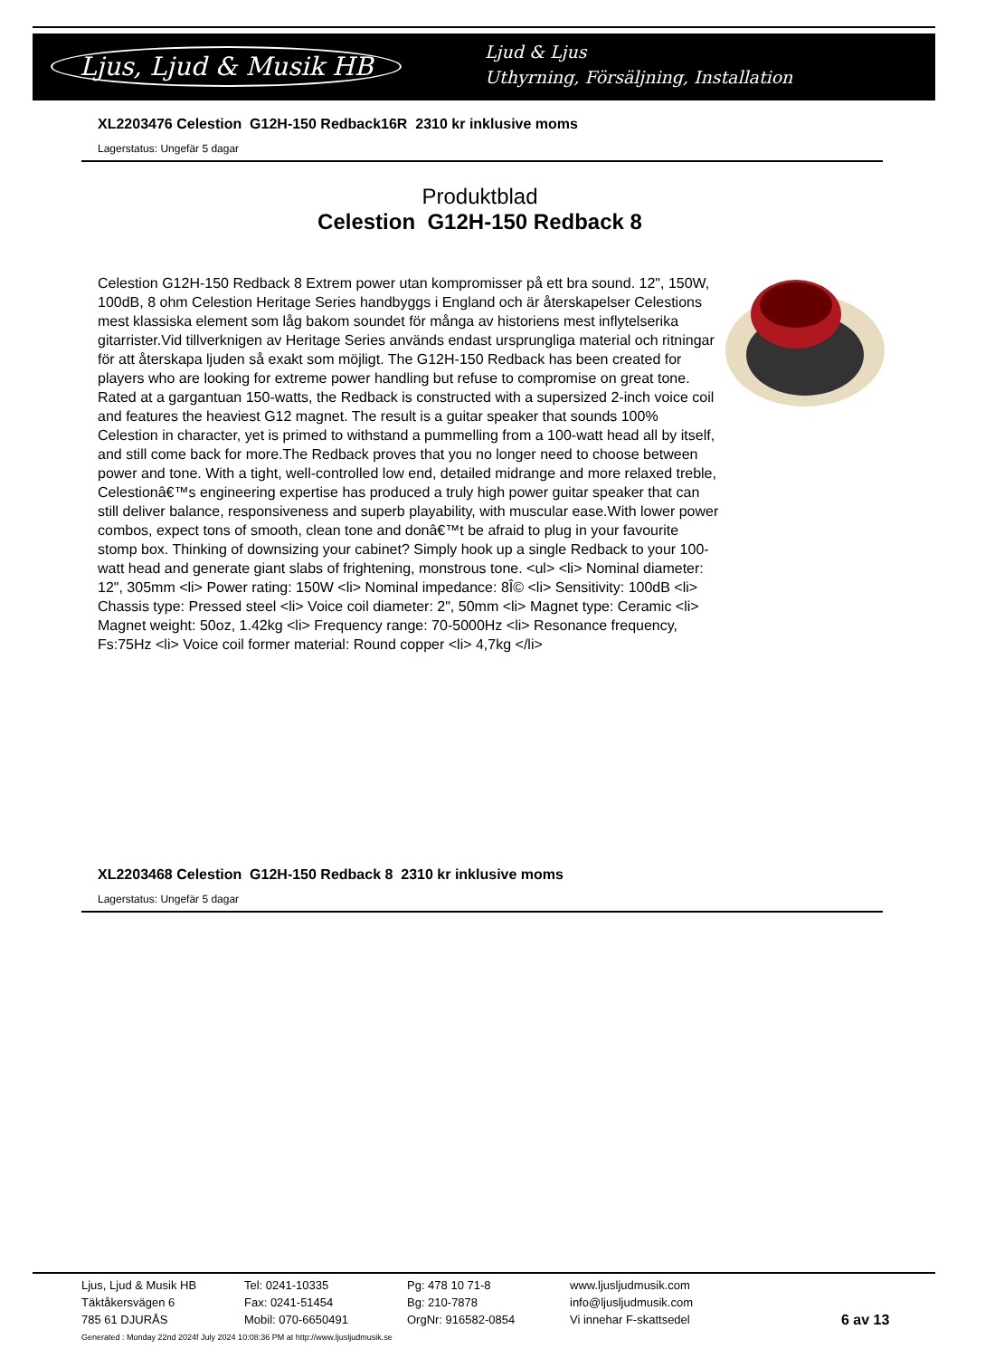Ljus, Ljud & Musik HB
Ljud & Ljus
Uthyrning, Försäljning, Installation
XL2203476 Celestion G12H-150 Redback16R 2310 kr inklusive moms
Lagerstatus: Ungefär 5 dagar
Produktblad
Celestion G12H-150 Redback 8
Celestion G12H-150 Redback 8 Extrem power utan kompromisser på ett bra sound. 12", 150W, 100dB, 8 ohm Celestion Heritage Series handbyggs i England och är återskapelser Celestions mest klassiska element som låg bakom soundet för många av historiens mest inflytelserika gitarrister.Vid tillverknigen av Heritage Series används endast ursprungliga material och ritningar för att återskapa ljuden så exakt som möjligt. The G12H-150 Redback has been created for players who are looking for extreme power handling but refuse to compromise on great tone. Rated at a gargantuan 150-watts, the Redback is constructed with a supersized 2-inch voice coil and features the heaviest G12 magnet. The result is a guitar speaker that sounds 100% Celestion in character, yet is primed to withstand a pummelling from a 100-watt head all by itself, and still come back for more.The Redback proves that you no longer need to choose between power and tone. With a tight, well-controlled low end, detailed midrange and more relaxed treble, Celestionâ€™s engineering expertise has produced a truly high power guitar speaker that can still deliver balance, responsiveness and superb playability, with muscular ease.With lower power combos, expect tons of smooth, clean tone and donâ€™t be afraid to plug in your favourite stomp box. Thinking of downsizing your cabinet? Simply hook up a single Redback to your 100-watt head and generate giant slabs of frightening, monstrous tone. <ul> <li> Nominal diameter: 12", 305mm <li> Power rating: 150W <li> Nominal impedance: 8Î© <li> Sensitivity: 100dB <li> Chassis type: Pressed steel <li> Voice coil diameter: 2", 50mm <li> Magnet type: Ceramic <li> Magnet weight: 50oz, 1.42kg <li> Frequency range: 70-5000Hz <li> Resonance frequency, Fs:75Hz <li> Voice coil former material: Round copper <li> 4,7kg </li>
XL2203468 Celestion G12H-150 Redback 8 2310 kr inklusive moms
Lagerstatus: Ungefär 5 dagar
Ljus, Ljud & Musik HB
Täktåkersvägen 6
785 61 DJURÅS
Tel: 0241-10335
Fax: 0241-51454
Mobil: 070-6650491
Pg: 478 10 71-8
Bg: 210-7878
OrgNr: 916582-0854
www.ljusljudmusik.com
info@ljusljudmusik.com
Vi innehar F-skattsedel
6 av 13
Generated : Monday 22nd 2024f July 2024 10:08:36 PM at http://www.ljusljudmusik.se